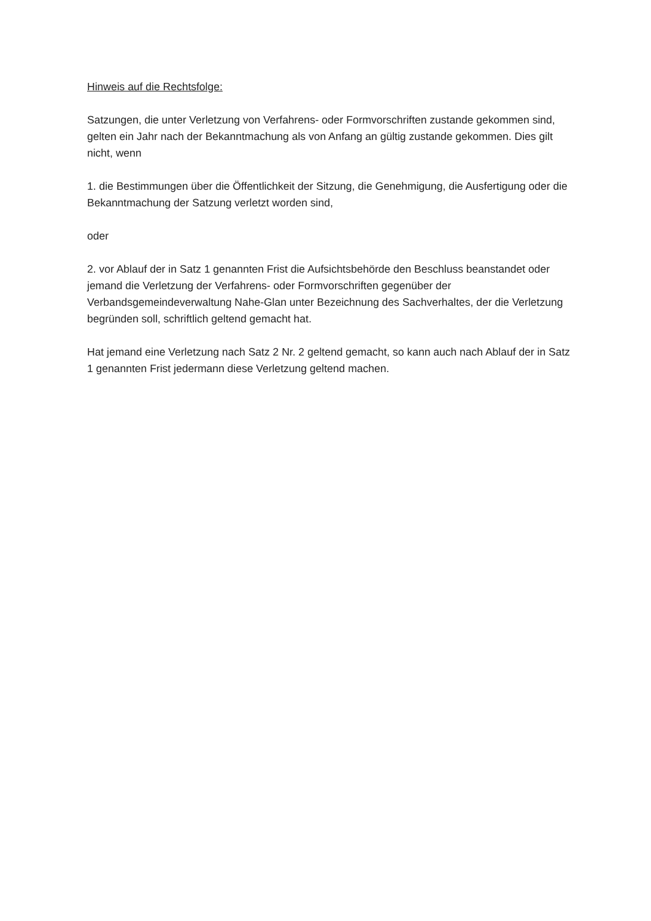Hinweis auf die Rechtsfolge:
Satzungen, die unter Verletzung von Verfahrens- oder Formvorschriften zustande gekommen sind, gelten ein Jahr nach der Bekanntmachung als von Anfang an gültig zustande gekommen. Dies gilt nicht, wenn
1. die Bestimmungen über die Öffentlichkeit der Sitzung, die Genehmigung, die Ausfertigung oder die Bekanntmachung der Satzung verletzt worden sind,
oder
2. vor Ablauf der in Satz 1 genannten Frist die Aufsichtsbehörde den Beschluss beanstandet oder jemand die Verletzung der Verfahrens- oder Formvorschriften gegenüber der Verbandsgemeindeverwaltung Nahe-Glan unter Bezeichnung des Sachverhaltes, der die Verletzung begründen soll, schriftlich geltend gemacht hat.
Hat jemand eine Verletzung nach Satz 2 Nr. 2 geltend gemacht, so kann auch nach Ablauf der in Satz 1 genannten Frist jedermann diese Verletzung geltend machen.